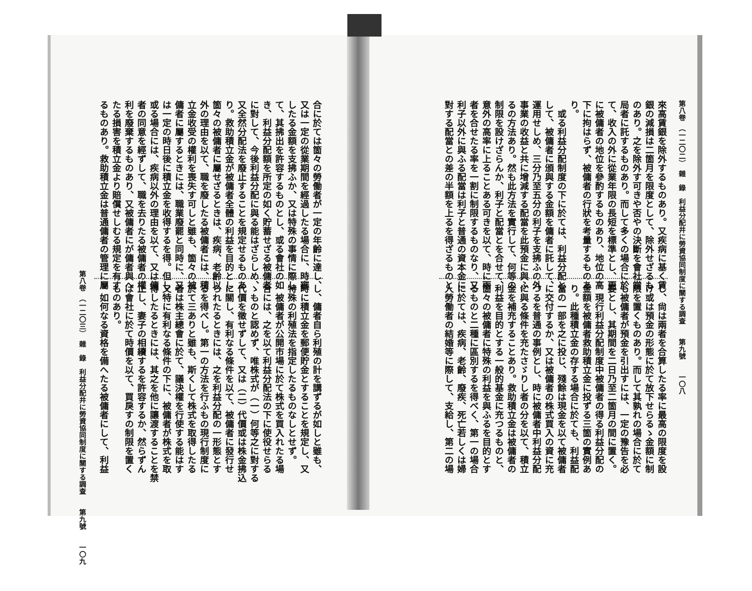第八卷　（一二〇二）　雜　錄　利益分配井に勞資協同制度に關する調査　　第九號　　一〇八
來高賃銀を除外するものあり。又疾病に基く賃
銀の減損は二箇月を限度として、除外せざるも
のあり。之を除外す可きや否やの決斷を會社當
局者に託するものあり。而して多くの場合に於
て、收入の外に從業年限の長短を標準とし、更
に被傭者の地位を參酌するものあり、地位の高
下に拘はらず、被傭者の行狀を考量するものあ
り。
　或る利益分配制度の下に於ては、利益分配と
して、被傭者に頒與する金額を傭者に託して、
運用せしめ、三分乃至五分の利子を支拂ふの外
事業の收益と共に增減する配當を此預金に與ふ
るの方法あり。然も此方法を實行して、何等の
制限を設けざらんか、利子と配當とを合せて、
意外の高率に上ることある可きを以て、時に兩
者を合せたる率を一割に制限するものなり、又
利子以外に與ふる配當は利子と普通の資本金に
對する配當との差の半額を上るを得ざるものと
し、尙は兩者を合算したる率に最高の限度を設
け或は預金の形態に於て放下せらるゝ金額に制
限を置くものあり。而して其孰れの場合に於て
も被傭者が預金を引出すには、一定の豫告を必
要とし、其期間を二日乃至二箇月の間に置く。
　現行利益分配制度中被傭者の得る利益分配の
金額を被傭者救助積立金に投ずる三箇の實例あ
り。此種積立金の存する場合に於ても、利益配
當の一部を之に投じ、殘餘は現金を以て被傭者
に交付するか、又は被傭者の株式買入の資に充
つるを普通の事例とし、時に被傭者中利益分配
に與る條件を充たさゞりし者の分を以て、積立
金を補充することあり。救助積立金は被傭者の
利益を目的とする一般的基金に充つるものと、
箇々の被傭者に特殊の利益を與ふるを目的とす
るものと二種に區別するを得べく、第一の場合
に於ては、疾病、老齡、廢疾、死亡若しくは婦
人勞働者の結婚等に際して、支給し、第二の場
合に於ては箇々の勞働者が一定の年齡に達し、
又は一定の從業期間を經過したる場合に、時審
したる金額を支拂ふか、又は特殊の事情に際し
て、其拂出を許容するものとし、或る會社の如
き、利益分配額を所定の如く貯蓄せざる被傭者
に對して、今後利益分配に與る能はざらしめ、
又全然分配法を廢止することを規定せるものあ
り。救助積立金が被傭者全體の利益を目的とし
箇々の被傭者に屬せざるときは、疾病、老齡以
外の理由を以て、職を廢したる被傭者には、積
立金收受の權利を喪失す可しと雖も、箇々の被
傭者に屬するときには、職業廢罷と同時に、又
は一定の時日後に積立金を收得するを得。但し
或る場合には、疾病以外の理由を以て、又は傭
者の同意を經ずして、職を去りたる被傭者の權
利を廢棄するものあり、又被傭者にが傭者與へ
たる損害を積立金より賠償せしむる規定を有す
るものあり。救助積立金は普通傭者の管理に屬
し、傭者自ら利殖の計を講ずるが如しと雖も、
時に積立金を郵便貯金とすることを規定し、又
特殊の利殖法を指定したるものなしとせず。
　被傭者が公開市場に於て株式を買入れたる場
合には、之を以て利益分配法の下に使役せらる
ゝものと認めず、唯株式が（一）何等之に對する
代價を徵せずして、又は（二）代價或は株金拂込
に關し、有利なる條件を以て、被傭者に發行せ
られたるときには、之を利益分配の一形態とす
るを得べし。第一の方法を行ふもの現行制度に
於て三ありと雖も、斯くして株式を取得したる
者は株主總會に於て、議決權を行使する能はす
又特に有利なる條件の下に、被傭者が株式を取
得したるときには、其之を他に讓渡することを禁
止し、妻子の相續するを許容するか、然らずん
ば會社に於て時價を以て、買戾すの制限を置く
ものあり。
　如何なる資格を備へたる被傭者にして、利益
第八卷　（一二〇三）　雜　錄　利益分配井に勞資協同制度に關する調査　　第九號　　一〇九